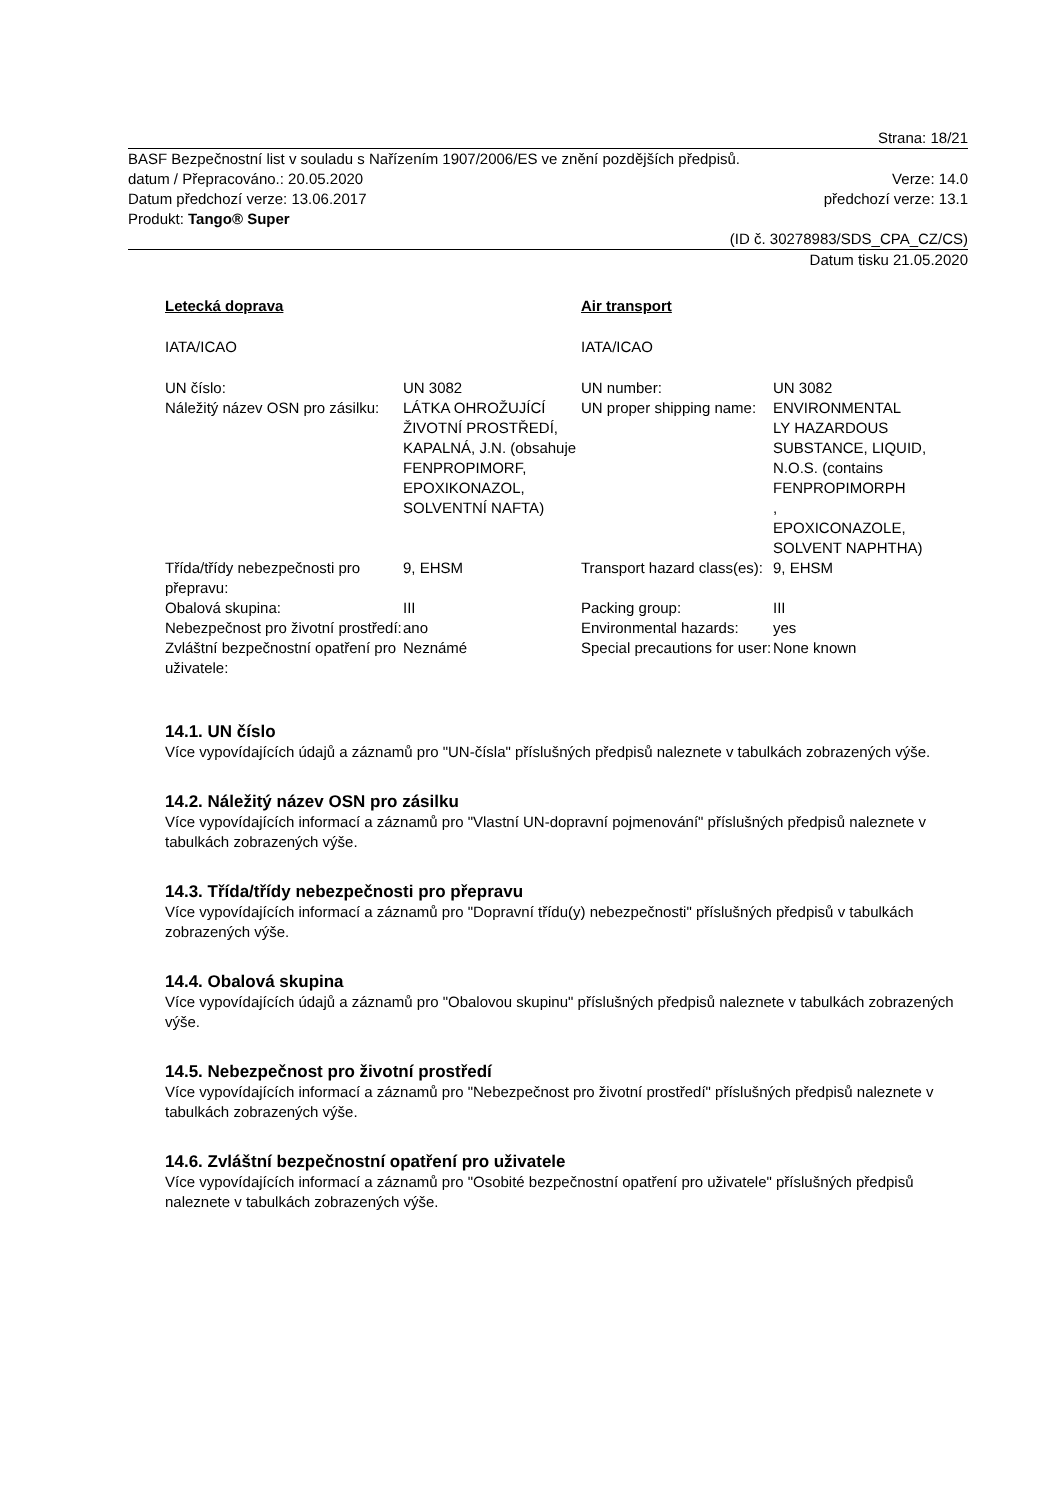Strana: 18/21
BASF Bezpečnostní list v souladu s Nařízením 1907/2006/ES ve znění pozdějších předpisů.
datum / Přepracováno.: 20.05.2020 Verze: 14.0
Datum předchozí verze: 13.06.2017 předchozí verze: 13.1
Produkt: Tango® Super
(ID č. 30278983/SDS_CPA_CZ/CS)
Datum tisku 21.05.2020
| Letecká doprava | | Air transport | |
| IATA/ICAO | | IATA/ICAO | |
| UN číslo: | UN 3082 | UN number: | UN 3082 |
| Náležitý název OSN pro zásilku: | LÁTKA OHROŽUJÍCÍ ŽIVOTNÍ PROSTŘEDÍ, KAPALNÁ, J.N. (obsahuje FENPROPIMORF, EPOXIKONAZOL, SOLVENTNÍ NAFTA) | UN proper shipping name: | ENVIRONMENTAL LY HAZARDOUS SUBSTANCE, LIQUID, N.O.S. (contains FENPROPIMORPH , EPOXICONAZOLE, SOLVENT NAPHTHA) |
| Třída/třídy nebezpečnosti pro přepravu: | 9, EHSM | Transport hazard class(es): | 9, EHSM |
| Obalová skupina: | III | Packing group: | III |
| Nebezpečnost pro životní prostředí: | ano | Environmental hazards: | yes |
| Zvláštní bezpečnostní opatření pro uživatele: | Neznámé | Special precautions for user: | None known |
14.1. UN číslo
Více vypovídajících údajů a záznamů pro "UN-čísla" příslušných předpisů naleznete v tabulkách zobrazených výše.
14.2. Náležitý název OSN pro zásilku
Více vypovídajících informací a záznamů pro "Vlastní UN-dopravní pojmenování" příslušných předpisů naleznete v tabulkách zobrazených výše.
14.3. Třída/třídy nebezpečnosti pro přepravu
Více vypovídajících informací a záznamů pro "Dopravní třídu(y) nebezpečnosti" příslušných předpisů v tabulkách zobrazených výše.
14.4. Obalová skupina
Více vypovídajících údajů a záznamů pro "Obalovou skupinu" příslušných předpisů naleznete v tabulkách zobrazených výše.
14.5. Nebezpečnost pro životní prostředí
Více vypovídajících informací a záznamů pro "Nebezpečnost pro životní prostředí" příslušných předpisů naleznete v tabulkách zobrazených výše.
14.6. Zvláštní bezpečnostní opatření pro uživatele
Více vypovídajících informací a záznamů pro "Osobité bezpečnostní opatření pro uživatele" příslušných předpisů naleznete v tabulkách zobrazených výše.